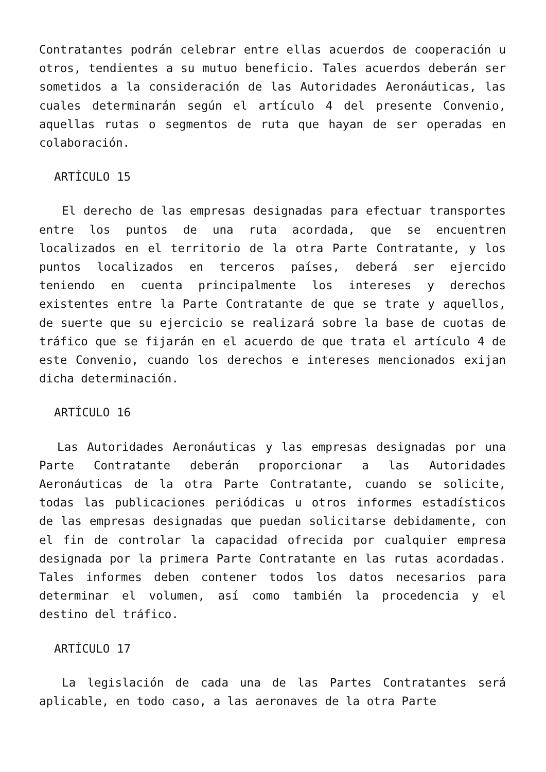Contratantes podrán celebrar entre ellas acuerdos de cooperación u otros, tendientes a su mutuo beneficio. Tales acuerdos deberán ser sometidos a la consideración de las Autoridades Aeronáuticas, las cuales determinarán según el artículo 4 del presente Convenio, aquellas rutas o segmentos de ruta que hayan de ser operadas en colaboración.
ARTÍCULO 15
El derecho de las empresas designadas para efectuar transportes entre los puntos de una ruta acordada, que se encuentren localizados en el territorio de la otra Parte Contratante, y los puntos localizados en terceros países, deberá ser ejercido teniendo en cuenta principalmente los intereses y derechos existentes entre la Parte Contratante de que se trate y aquellos, de suerte que su ejercicio se realizará sobre la base de cuotas de tráfico que se fijarán en el acuerdo de que trata el artículo 4 de este Convenio, cuando los derechos e intereses mencionados exijan dicha determinación.
ARTÍCULO 16
Las Autoridades Aeronáuticas y las empresas designadas por una Parte Contratante deberán proporcionar a las Autoridades Aeronáuticas de la otra Parte Contratante, cuando se solicite, todas las publicaciones periódicas u otros informes estadísticos de las empresas designadas que puedan solicitarse debidamente, con el fin de controlar la capacidad ofrecida por cualquier empresa designada por la primera Parte Contratante en las rutas acordadas. Tales informes deben contener todos los datos necesarios para determinar el volumen, así como también la procedencia y el destino del tráfico.
ARTÍCULO 17
La legislación de cada una de las Partes Contratantes será aplicable, en todo caso, a las aeronaves de la otra Parte